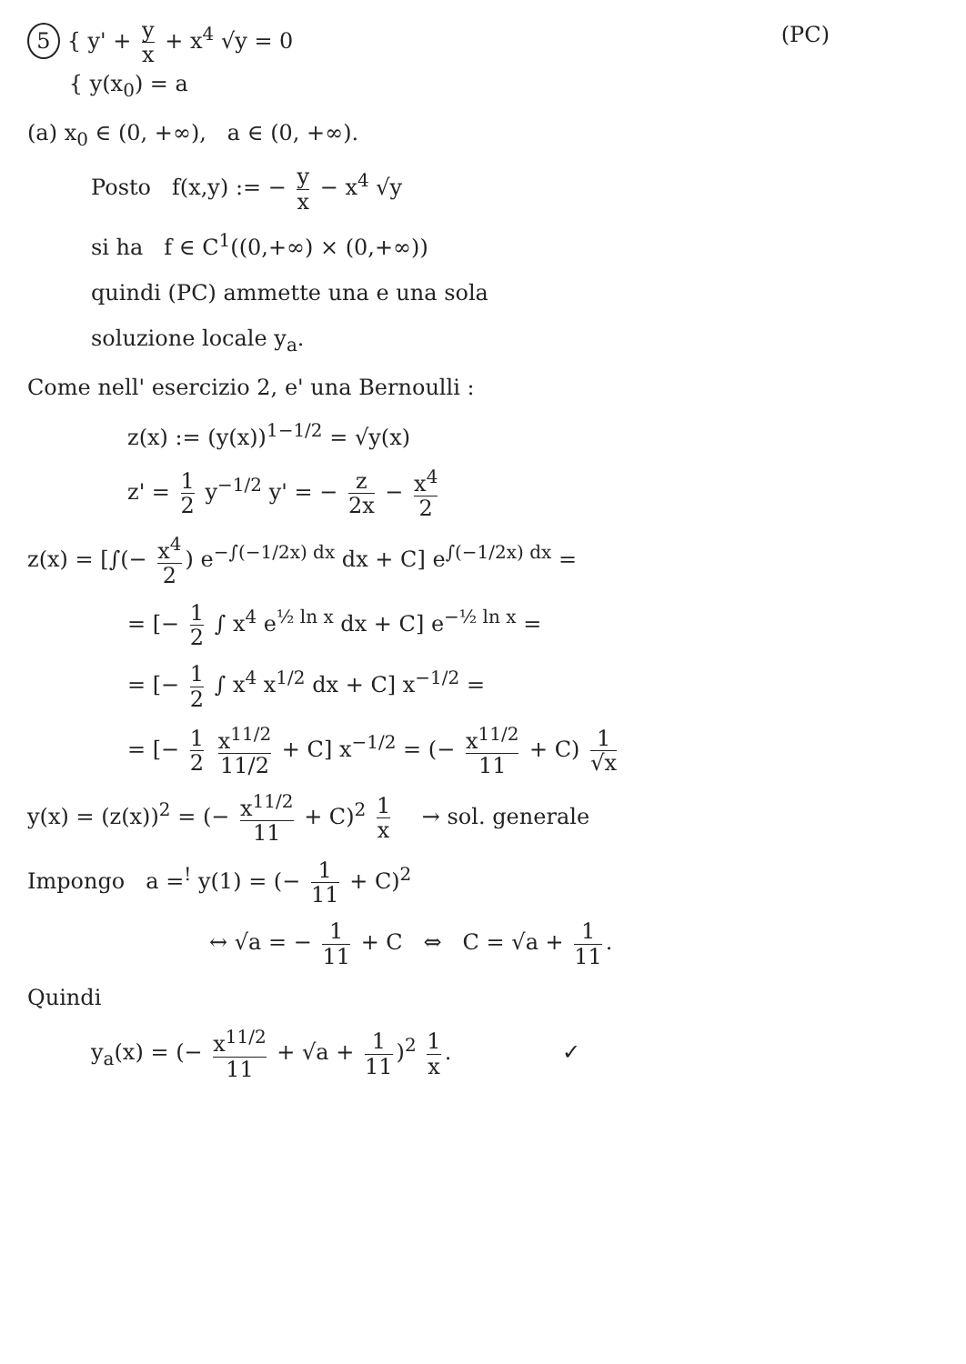5 { y' + y x + x<sup>4</sup> √y = 0
{ y(x<sub>0</sub>) = a
(PC)
(a) x<sub>0</sub> ∈ (0, +∞), a ∈ (0, +∞).
Posto f(x,y) := − y x − x<sup>4</sup> √y
si ha f ∈ C<sup>1</sup>((0,+∞) × (0,+∞))
quindi (PC) ammette una e una sola
soluzione locale y<sub>a</sub>.
Come nell' esercizio 2, e' una Bernoulli :
z(x) := (y(x))<sup>1−1/2</sup> = √y(x)
z' = 1 2 y<sup>−1/2</sup> y' = − z 2x − x<sup>4</sup> 2
z(x) = [∫(− x<sup>4</sup> 2) e<sup>−∫(−1/2x) dx</sup> dx + C] e<sup>∫(−1/2x) dx</sup> =
= [− 1 2 ∫ x<sup>4</sup> e<sup>½ ln x</sup> dx + C] e<sup>−½ ln x</sup> =
= [− 1 2 ∫ x<sup>4</sup> x<sup>1/2</sup> dx + C] x<sup>−1/2</sup> =
= [− 1 2 x<sup>11/2</sup> 11/2 + C] x<sup>−1/2</sup> = (− x<sup>11/2</sup> 11 + C) 1 √x
y(x) = (z(x))<sup>2</sup> = (− x<sup>11/2</sup> 11 + C)<sup>2</sup> 1 x → sol. generale
Impongo a =<sup>!</sup> y(1) = (− 1 11 + C)<sup>2</sup>
↔ √a = − 1 11 + C ⇔ C = √a + 1 11.
Quindi
y<sub>a</sub>(x) = (− x<sup>11/2</sup> 11 + √a + 1 11)<sup>2</sup> 1 x. ✓